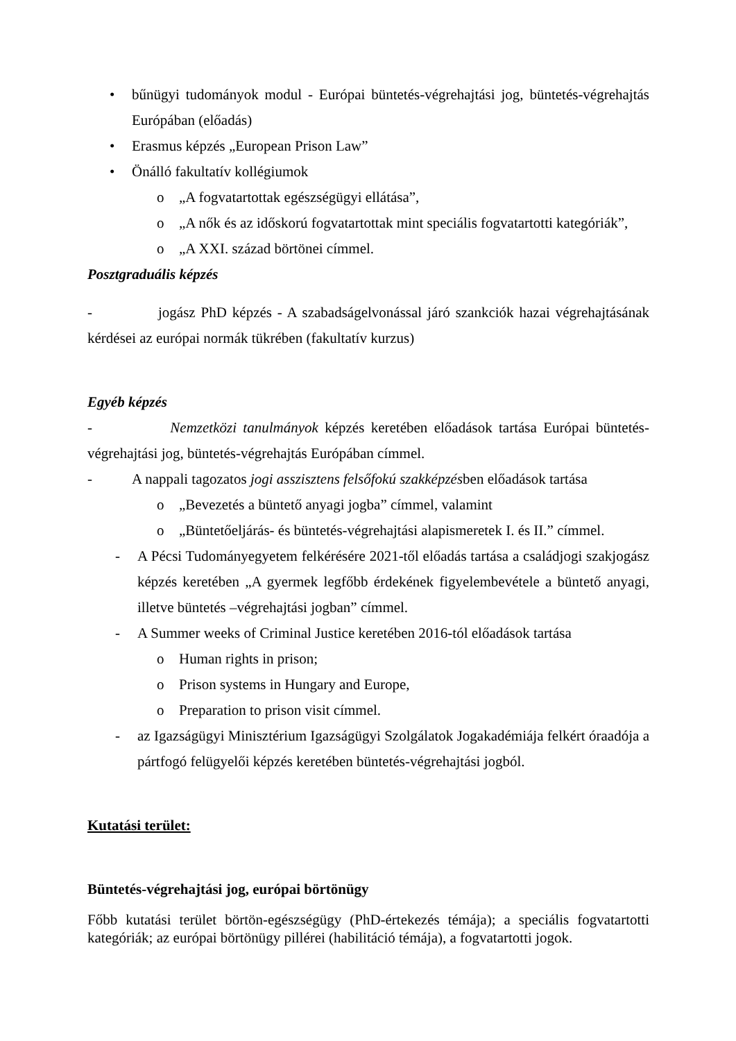• bűnügyi tudományok modul - Európai büntetés-végrehajtási jog, büntetés-végrehajtás Európában (előadás)
• Erasmus képzés „European Prison Law”
• Önálló fakultatív kollégiumok
o „A fogvatartottak egészségügyi ellátása”,
o „A nők és az időskorú fogvatartottak mint speciális fogvatartotti kategóriák”,
o „A XXI. század börtönei címmel.
Posztgraduális képzés
- jogász PhD képzés - A szabadságelvonással járó szankciók hazai végrehajtásának kérdései az európai normák tükrében (fakultatív kurzus)
Egyéb képzés
- Nemzetközi tanulmányok képzés keretében előadások tartása Európai büntetés-végrehajtási jog, büntetés-végrehajtás Európában címmel.
- A nappali tagozatos jogi asszisztens felsőfokú szakképzésben előadások tartása
o „Bevezetés a büntető anyagi jogba” címmel, valamint
o „Büntetőeljárás- és büntetés-végrehajtási alapismeretek I. és II.” címmel.
- A Pécsi Tudományegyetem felkérésére 2021-től előadás tartása a családjogi szakjogász képzés keretében „A gyermek legfőbb érdekének figyelembevétele a büntető anyagi, illetve büntetés –végrehajtási jogban” címmel.
- A Summer weeks of Criminal Justice keretében 2016-tól előadások tartása
o Human rights in prison;
o Prison systems in Hungary and Europe,
o Preparation to prison visit címmel.
- az Igazságügyi Minisztérium Igazságügyi Szolgálatok Jogakadémiája felkért óraadója a pártfogó felügyelői képzés keretében büntetés-végrehajtási jogból.
Kutatási terület:
Büntetés-végrehajtási jog, európai börtönügy
Főbb kutatási terület börtön-egészségügy (PhD-értekezés témája); a speciális fogvatartotti kategóriák; az európai börtönügy pillérei (habilitáció témája), a fogvatartotti jogok.